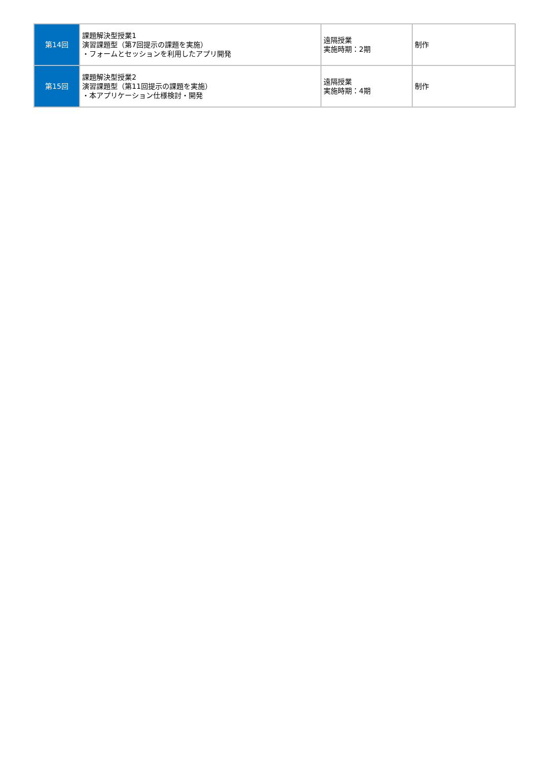| 第14回 | 課題解決型授業1 演習課題型（第7回提示の課題を実施） ・フォームとセッションを利用したアプリ開発 | 遠隔授業 実施時期：2期 | 制作 |
| 第15回 | 課題解決型授業2 演習課題型（第11回提示の課題を実施） ・本アプリケーション仕様検討・開発 | 遠隔授業 実施時期：4期 | 制作 |